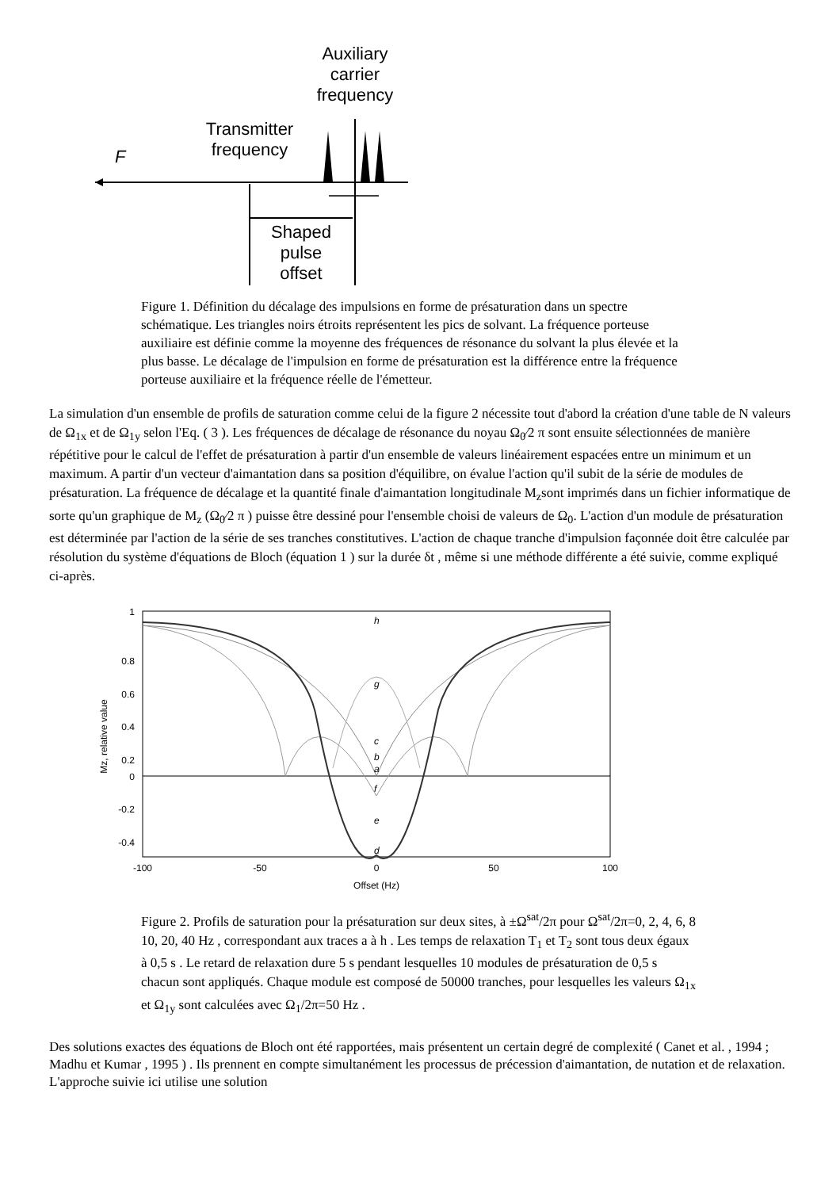Auxiliary
carrier
frequency
Transmitter
frequency
F
Shaped
pulse
offset
Figure 1. Définition du décalage des impulsions en forme de présaturation dans un spectre schématique. Les triangles noirs étroits représentent les pics de solvant. La fréquence porteuse auxiliaire est définie comme la moyenne des fréquences de résonance du solvant la plus élevée et la plus basse. Le décalage de l'impulsion en forme de présaturation est la différence entre la fréquence porteuse auxiliaire et la fréquence réelle de l'émetteur.
La simulation d'un ensemble de profils de saturation comme celui de la figure 2 nécessite tout d'abord la création d'une table de N valeurs de Ω<sub>1x</sub> et de Ω<sub>1y</sub> selon l'Eq. ( 3 ). Les fréquences de décalage de résonance du noyau Ω<sub>0</sub>⁄2 π sont ensuite sélectionnées de manière répétitive pour le calcul de l'effet de présaturation à partir d'un ensemble de valeurs linéairement espacées entre un minimum et un maximum. A partir d'un vecteur d'aimantation dans sa position d'équilibre, on évalue l'action qu'il subit de la série de modules de présaturation. La fréquence de décalage et la quantité finale d'aimantation longitudinale M<sub>z</sub>sont imprimés dans un fichier informatique de sorte qu'un graphique de M<sub>z</sub> (Ω<sub>0</sub>⁄2 π ) puisse être dessiné pour l'ensemble choisi de valeurs de Ω<sub>0</sub>. L'action d'un module de présaturation est déterminée par l'action de la série de ses tranches constitutives. L'action de chaque tranche d'impulsion façonnée doit être calculée par résolution du système d'équations de Bloch (équation 1 ) sur la durée δt , même si une méthode différente a été suivie, comme expliqué ci-après.
1
0.8
0.6
0.4
0.2
0
-0.2
-0.4
-100
-50
0
50
100
Offset (Hz)
Mz, relative value
h
g
c
b
a
f
e
d
Figure 2. Profils de saturation pour la présaturation sur deux sites, à ±Ω<sup>sat</sup>/2π pour Ω<sup>sat</sup>/2π=0, 2, 4, 6, 8 10, 20, 40 Hz , correspondant aux traces a à h . Les temps de relaxation T<sub>1</sub> et T<sub>2</sub> sont tous deux égaux à 0,5 s . Le retard de relaxation dure 5 s pendant lesquelles 10 modules de présaturation de 0,5 s chacun sont appliqués. Chaque module est composé de 50000 tranches, pour lesquelles les valeurs Ω<sub>1x</sub> et Ω<sub>1y</sub> sont calculées avec Ω<sub>1</sub>/2π=50 Hz .
Des solutions exactes des équations de Bloch ont été rapportées, mais présentent un certain degré de complexité ( Canet et al. , 1994 ; Madhu et Kumar , 1995 ) . Ils prennent en compte simultanément les processus de précession d'aimantation, de nutation et de relaxation. L'approche suivie ici utilise une solution